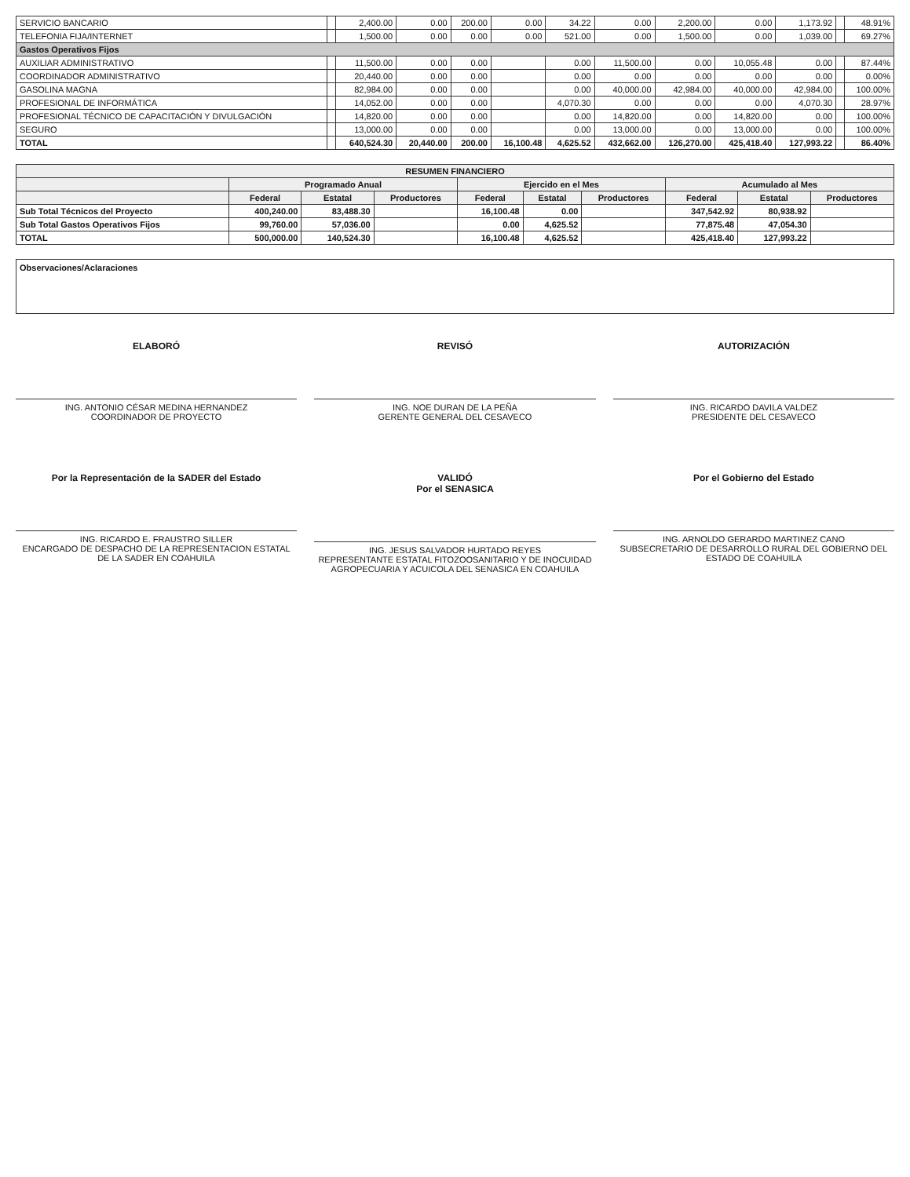| SERVICIO BANCARIO | | 2,400.00 | 0.00 | 200.00 | 0.00 | 34.22 | 0.00 | 2,200.00 | 0.00 | 1,173.92 | | 48.91% |
| TELEFONIA FIJA/INTERNET | | 1,500.00 | 0.00 | 0.00 | 0.00 | 521.00 | 0.00 | 1,500.00 | 0.00 | 1,039.00 | | 69.27% |
| Gastos Operativos Fijos | | | | | | | | | | | | |
| AUXILIAR ADMINISTRATIVO | | 11,500.00 | 0.00 | 0.00 | | 0.00 | 11,500.00 | 0.00 | 10,055.48 | 0.00 | | 87.44% |
| COORDINADOR ADMINISTRATIVO | | 20,440.00 | 0.00 | 0.00 | | 0.00 | 0.00 | 0.00 | 0.00 | 0.00 | | 0.00% |
| GASOLINA MAGNA | | 82,984.00 | 0.00 | 0.00 | | 0.00 | 40,000.00 | 42,984.00 | 40,000.00 | 42,984.00 | | 100.00% |
| PROFESIONAL DE INFORMÁTICA | | 14,052.00 | 0.00 | 0.00 | | 4,070.30 | 0.00 | 0.00 | 0.00 | 4,070.30 | | 28.97% |
| PROFESIONAL TÉCNICO DE CAPACITACIÓN Y DIVULGACIÓN | | 14,820.00 | 0.00 | 0.00 | | 0.00 | 14,820.00 | 0.00 | 14,820.00 | 0.00 | | 100.00% |
| SEGURO | | 13,000.00 | 0.00 | 0.00 | | 0.00 | 13,000.00 | 0.00 | 13,000.00 | 0.00 | | 100.00% |
| TOTAL | | 640,524.30 | 20,440.00 | 200.00 | 16,100.48 | 4,625.52 | 432,662.00 | 126,270.00 | 425,418.40 | 127,993.22 | | 86.40% |
| RESUMEN FINANCIERO | | | | | | | | | |
| --- | --- | --- | --- | --- | --- | --- | --- | --- | --- |
| | Programado Anual | | | Ejercido en el Mes | | | Acumulado al Mes | | |
| | Federal | Estatal | Productores | Federal | Estatal | Productores | Federal | Estatal | Productores |
| Sub Total Técnicos del Proyecto | 400,240.00 | 83,488.30 | | 16,100.48 | 0.00 | | 347,542.92 | 80,938.92 | |
| Sub Total Gastos Operativos Fijos | 99,760.00 | 57,036.00 | | 0.00 | 4,625.52 | | 77,875.48 | 47,054.30 | |
| TOTAL | 500,000.00 | 140,524.30 | | 16,100.48 | 4,625.52 | | 425,418.40 | 127,993.22 | |
Observaciones/Aclaraciones
ELABORÓ
ING. ANTONIO CÉSAR MEDINA HERNANDEZ
COORDINADOR DE PROYECTO
REVISÓ
ING. NOE DURAN DE LA PEÑA
GERENTE GENERAL DEL CESAVECO
AUTORIZACIÓN
ING. RICARDO DAVILA VALDEZ
PRESIDENTE DEL CESAVECO
Por la Representación de la SADER del Estado
ING. RICARDO E. FRAUSTRO SILLER
ENCARGADO DE DESPACHO DE LA REPRESENTACION ESTATAL DE LA SADER EN COAHUILA
VALIDÓ
Por el SENASICA
ING. JESUS SALVADOR HURTADO REYES
REPRESENTANTE ESTATAL FITOZOOSANITARIO Y DE INOCUIDAD AGROPECUARIA Y ACUICOLA DEL SENASICA EN COAHUILA
Por el Gobierno del Estado
ING. ARNOLDO GERARDO MARTINEZ CANO
SUBSECRETARIO DE DESARROLLO RURAL DEL GOBIERNO DEL ESTADO DE COAHUILA